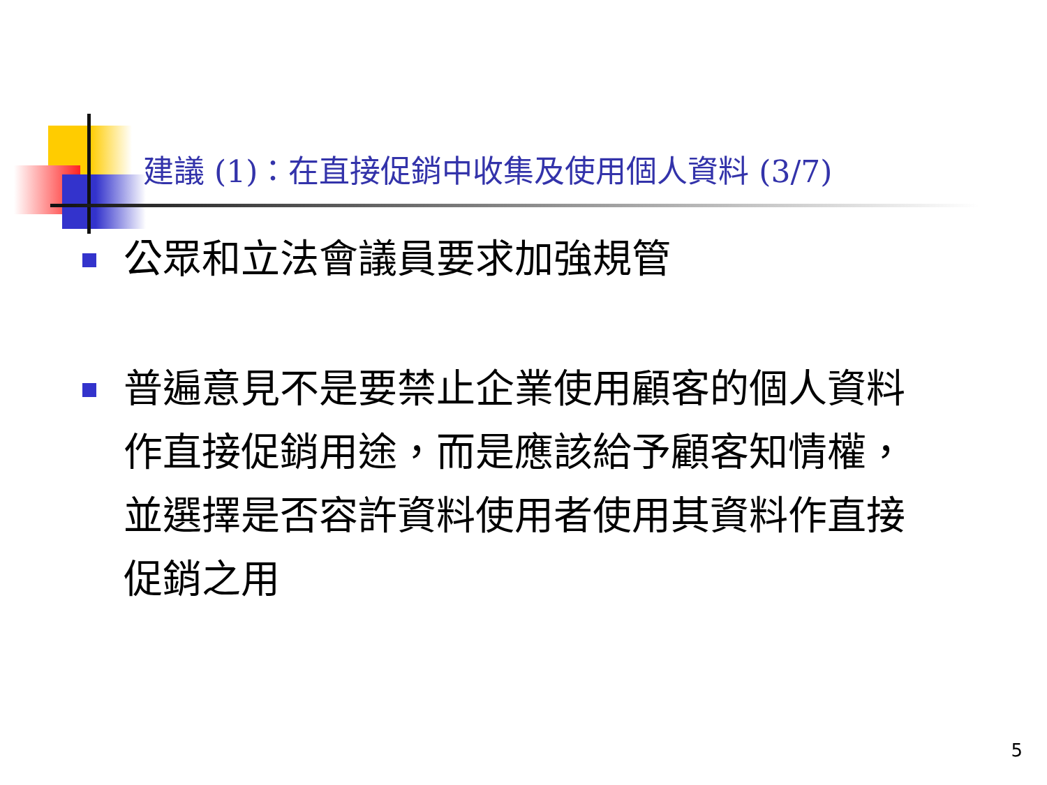建議 (1)：在直接促銷中收集及使用個人資料 (3/7)
公眾和立法會議員要求加強規管
普遍意見不是要禁止企業使用顧客的個人資料作直接促銷用途，而是應該給予顧客知情權，並選擇是否容許資料使用者使用其資料作直接促銷之用
5